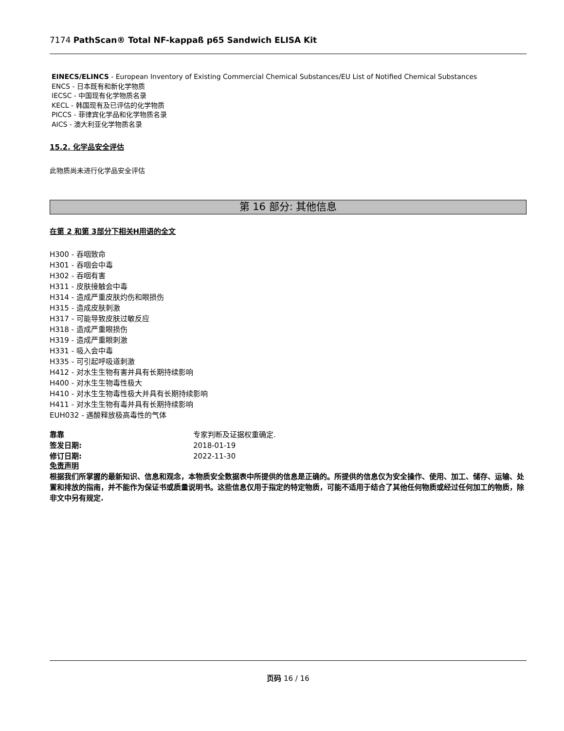7174 PathScan® Total NF-kappaß p65 Sandwich ELISA Kit
EINECS/ELINCS - European Inventory of Existing Commercial Chemical Substances/EU List of Notified Chemical Substances
ENCS - 日本既有和新化学物质
IECSC - 中国现有化学物质名录
KECL - 韩国现有及已评估的化学物质
PICCS - 菲律宾化学品和化学物质名录
AICS - 澳大利亚化学物质名录
15.2. 化学品安全评估
此物质尚未进行化学品安全评估
第 16 部分: 其他信息
在第 2 和第 3部分下相关H用语的全文
H300 - 吞咽致命
H301 - 吞咽会中毒
H302 - 吞咽有害
H311 - 皮肤接触会中毒
H314 - 造成严重皮肤灼伤和眼损伤
H315 - 造成皮肤刺激
H317 - 可能导致皮肤过敏反应
H318 - 造成严重眼损伤
H319 - 造成严重眼刺激
H331 - 吸入会中毒
H335 - 可引起呼吸道刺激
H412 - 对水生生物有害并具有长期持续影响
H400 - 对水生生物毒性极大
H410 - 对水生生物毒性极大并具有长期持续影响
H411 - 对水生生物有毒并具有长期持续影响
EUH032 - 遇酸释放极高毒性的气体
靠靠 专家判断及证据权重确定.
签发日期: 2018-01-19
修订日期: 2022-11-30
免责声明
根据我们所掌握的最新知识、信息和观念，本物质安全数据表中所提供的信息是正确的。所提供的信息仅为安全操作、使用、加工、储存、运输、处置和排放的指南，并不能作为保证书或质量说明书。这些信息仅用于指定的特定物质，可能不适用于结合了其他任何物质或经过任何加工的物质，除非文中另有规定.
页码 16 / 16